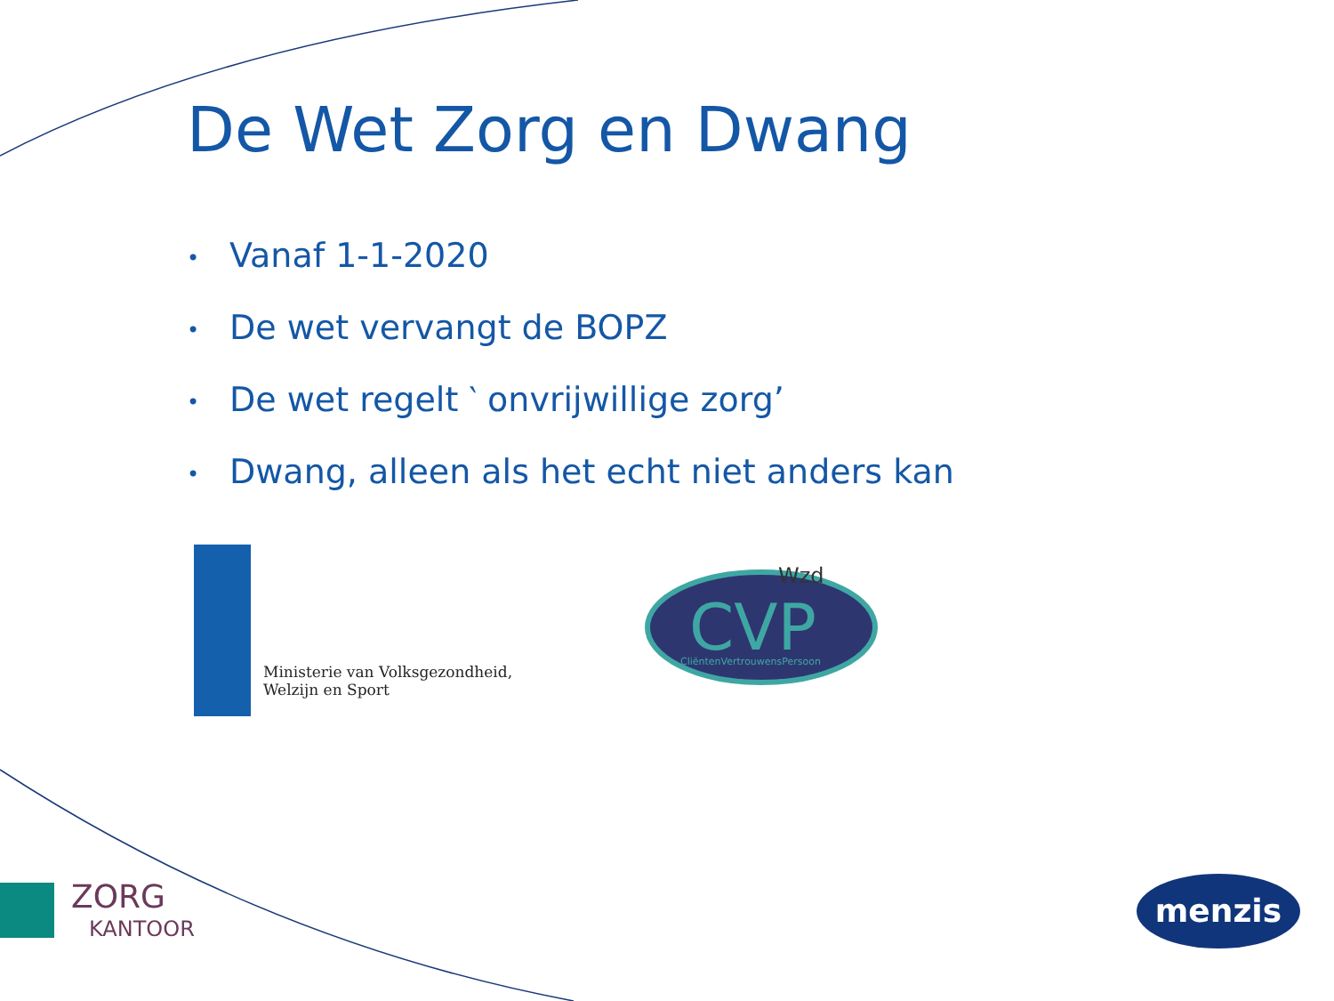De Wet Zorg en Dwang
• Vanaf 1-1-2020
• De wet vervangt de BOPZ
• De wet regelt ‵ onvrijwillige zorg’
• Dwang, alleen als het echt niet anders kan
Ministerie van Volksgezondheid,
Welzijn en Sport
Wzd
CVP
CliëntenVertrouwensPersoon
ZORG
KANTOOR
menzis